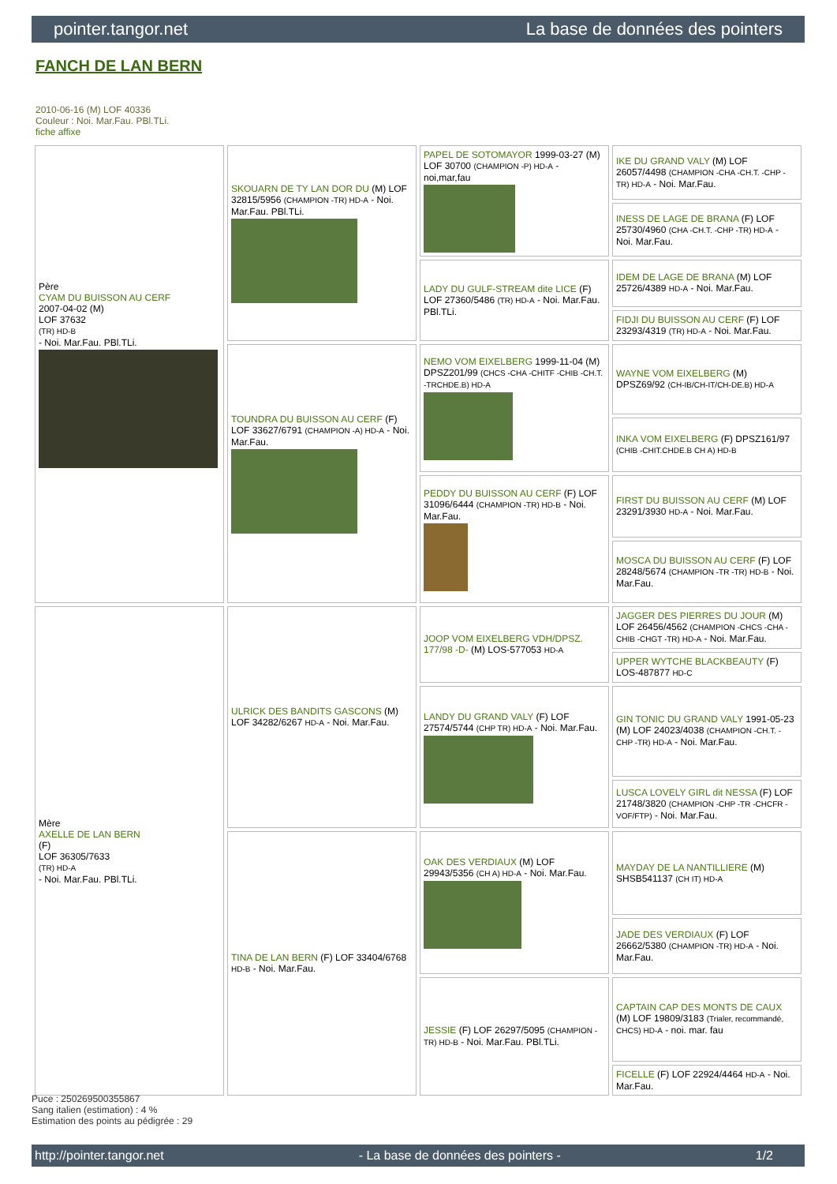pointer.tangor.net La base de données des pointers
FANCH DE LAN BERN
2010-06-16 (M) LOF 40336
Couleur : Noi. Mar.Fau. PBl.TLi.
fiche affixe
| Père CYAM DU BUISSON AU CERF 2007-04-02 (M) LOF 37632 (TR) HD-B - Noi. Mar.Fau. PBl.TLi. | SKOUARN DE TY LAN DOR DU (M) LOF 32815/5956 (CHAMPION -TR) HD-A - Noi. Mar.Fau. PBl.TLi. | PAPEL DE SOTOMAYOR 1999-03-27 (M) LOF 30700 (CHAMPION -P) HD-A - noi,mar,fau | IKE DU GRAND VALY (M) LOF 26057/4498 (CHAMPION -CHA -CH.T. -CHP -TR) HD-A - Noi. Mar.Fau. |
| | | | INESS DE LAGE DE BRANA (F) LOF 25730/4960 (CHA -CH.T. -CHP -TR) HD-A - Noi. Mar.Fau. |
| | | LADY DU GULF-STREAM dite LICE (F) LOF 27360/5486 (TR) HD-A - Noi. Mar.Fau. PBl.TLi. | IDEM DE LAGE DE BRANA (M) LOF 25726/4389 HD-A - Noi. Mar.Fau. |
| | | | FIDJI DU BUISSON AU CERF (F) LOF 23293/4319 (TR) HD-A - Noi. Mar.Fau. |
| | TOUNDRA DU BUISSON AU CERF (F) LOF 33627/6791 (CHAMPION -A) HD-A - Noi. Mar.Fau. | NEMO VOM EIXELBERG 1999-11-04 (M) DPSZ201/99 (CHCS -CHA -CHITF -CHIB -CH.T. -TRCHDE.B) HD-A | WAYNE VOM EIXELBERG (M) DPSZ69/92 (CH-IB/CH-IT/CH-DE.B) HD-A |
| | | | INKA VOM EIXELBERG (F) DPSZ161/97 (CHIB -CHIT.CHDE.B CH A) HD-B |
| | | PEDDY DU BUISSON AU CERF (F) LOF 31096/6444 (CHAMPION -TR) HD-B - Noi. Mar.Fau. | FIRST DU BUISSON AU CERF (M) LOF 23291/3930 HD-A - Noi. Mar.Fau. |
| | | | MOSCA DU BUISSON AU CERF (F) LOF 28248/5674 (CHAMPION -TR -TR) HD-B - Noi. Mar.Fau. |
| Mère AXELLE DE LAN BERN (F) LOF 36305/7633 (TR) HD-A - Noi. Mar.Fau. PBl.TLi. | ULRICK DES BANDITS GASCONS (M) LOF 34282/6267 HD-A - Noi. Mar.Fau. | JOOP VOM EIXELBERG VDH/DPSZ. 177/98 -D- (M) LOS-577053 HD-A | JAGGER DES PIERRES DU JOUR (M) LOF 26456/4562 (CHAMPION -CHCS -CHA -CHIB -CHGT -TR) HD-A - Noi. Mar.Fau. |
| | | | UPPER WYTCHE BLACKBEAUTY (F) LOS-487877 HD-C |
| | | LANDY DU GRAND VALY (F) LOF 27574/5744 (CHP TR) HD-A - Noi. Mar.Fau. | GIN TONIC DU GRAND VALY 1991-05-23 (M) LOF 24023/4038 (CHAMPION -CH.T. -CHP -TR) HD-A - Noi. Mar.Fau. |
| | | | LUSCA LOVELY GIRL dit NESSA (F) LOF 21748/3820 (CHAMPION -CHP -TR -CHCFR -VOF/FTP) - Noi. Mar.Fau. |
| | TINA DE LAN BERN (F) LOF 33404/6768 HD-B - Noi. Mar.Fau. | OAK DES VERDIAUX (M) LOF 29943/5356 (CH A) HD-A - Noi. Mar.Fau. | MAYDAY DE LA NANTILLIERE (M) SHSB541137 (CH IT) HD-A |
| | | | JADE DES VERDIAUX (F) LOF 26662/5380 (CHAMPION -TR) HD-A - Noi. Mar.Fau. |
| | | JESSIE (F) LOF 26297/5095 (CHAMPION -TR) HD-B - Noi. Mar.Fau. PBl.TLi. | CAPTAIN CAP DES MONTS DE CAUX (M) LOF 19809/3183 (Trialer, recommandé, CHCS) HD-A - noi. mar. fau |
| | | | FICELLE (F) LOF 22924/4464 HD-A - Noi. Mar.Fau. |
Puce : 250269500355867
Sang italien (estimation) : 4 %
Estimation des points au pédigrée : 29
http://pointer.tangor.net - La base de données des pointers - 1/2